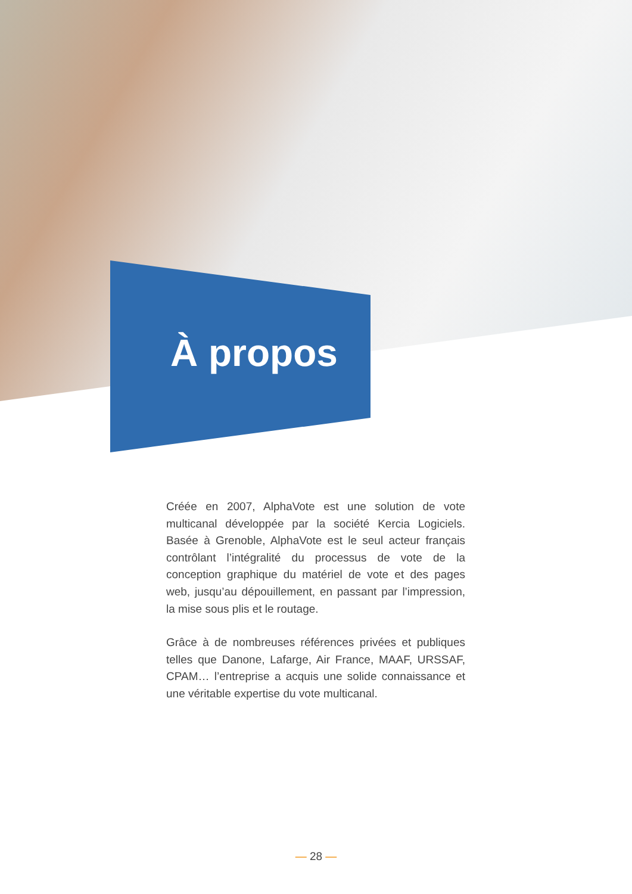À propos
Créée en 2007, AlphaVote est une solution de vote multicanal développée par la société Kercia Logiciels. Basée à Grenoble, AlphaVote est le seul acteur français contrôlant l’intégralité du processus de vote de la conception graphique du matériel de vote et des pages web, jusqu’au dépouillement, en passant par l’impression, la mise sous plis et le routage.
Grâce à de nombreuses références privées et publiques telles que Danone, Lafarge, Air France, MAAF, URSSAF, CPAM… l’entreprise a acquis une solide connaissance et une véritable expertise du vote multicanal.
— 28 —